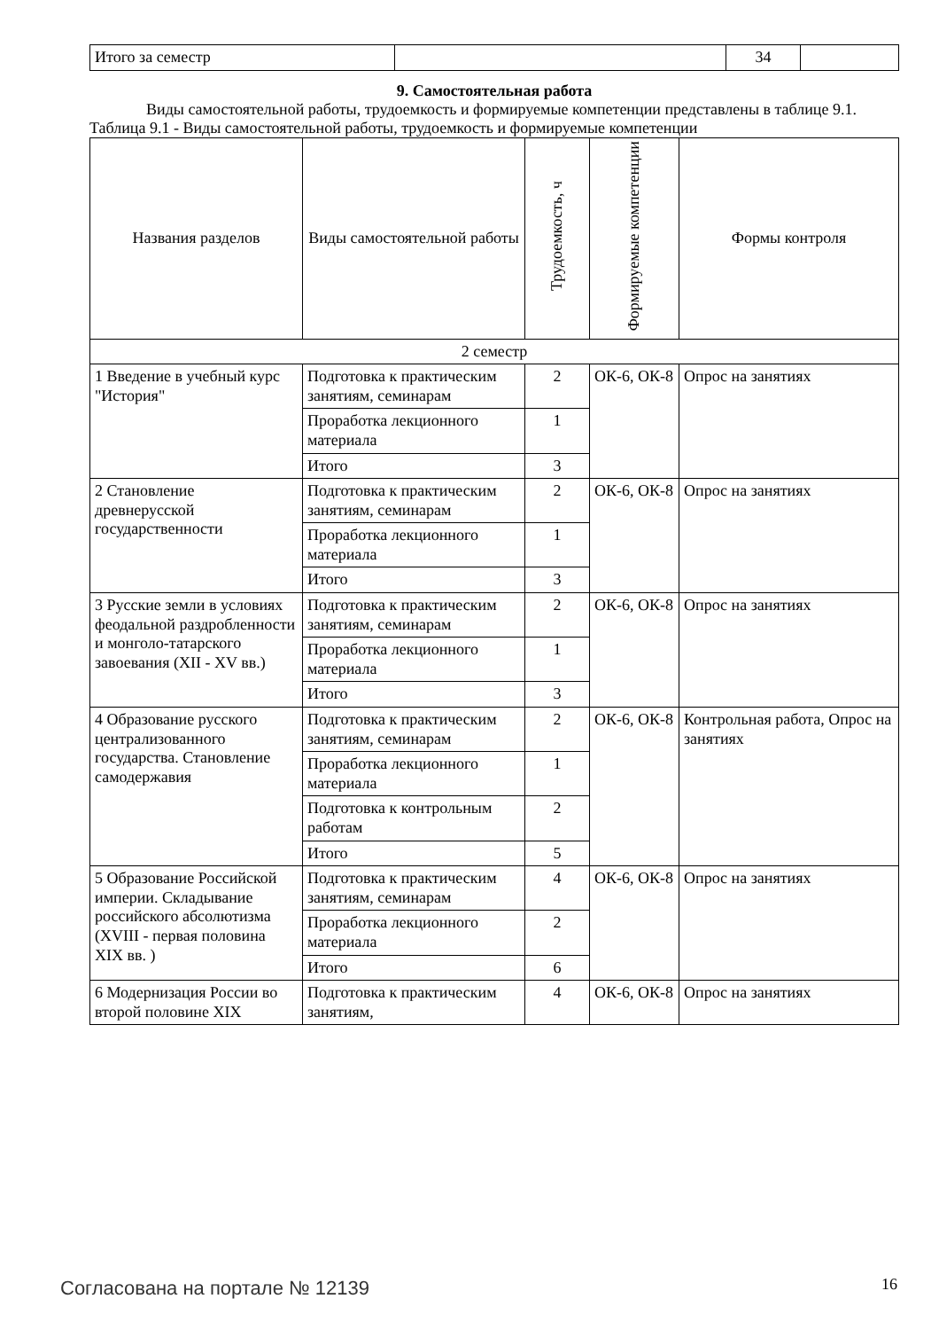| Итого за семестр | | 34 | |
9. Самостоятельная работа
Виды самостоятельной работы, трудоемкость и формируемые компетенции представлены в таблице 9.1.
Таблица 9.1 - Виды самостоятельной работы, трудоемкость и формируемые компетенции
| Названия разделов | Виды самостоятельной работы | Трудоемкость, ч | Формируемые компетенции | Формы контроля |
| --- | --- | --- | --- | --- |
| 2 семестр | | | | |
| 1 Введение в учебный курс "История" | Подготовка к практическим занятиям, семинарам | 2 | ОК-6, ОК-8 | Опрос на занятиях |
| | Проработка лекционного материала | 1 | | |
| | Итого | 3 | | |
| 2 Становление древнерусской государственности | Подготовка к практическим занятиям, семинарам | 2 | ОК-6, ОК-8 | Опрос на занятиях |
| | Проработка лекционного материала | 1 | | |
| | Итого | 3 | | |
| 3 Русские земли в условиях феодальной раздробленности и монголо-татарского завоевания (XII - XV вв.) | Подготовка к практическим занятиям, семинарам | 2 | ОК-6, ОК-8 | Опрос на занятиях |
| | Проработка лекционного материала | 1 | | |
| | Итого | 3 | | |
| 4 Образование русского централизованного государства. Становление самодержавия | Подготовка к практическим занятиям, семинарам | 2 | ОК-6, ОК-8 | Контрольная работа, Опрос на занятиях |
| | Проработка лекционного материала | 1 | | |
| | Подготовка к контрольным работам | 2 | | |
| | Итого | 5 | | |
| 5 Образование Российской империи. Складывание российского абсолютизма (XVIII - первая половина XIX вв. ) | Подготовка к практическим занятиям, семинарам | 4 | ОК-6, ОК-8 | Опрос на занятиях |
| | Проработка лекционного материала | 2 | | |
| | Итого | 6 | | |
| 6 Модернизация России во второй половине XIX | Подготовка к практическим занятиям, | 4 | ОК-6, ОК-8 | Опрос на занятиях |
Согласована на портале № 12139 16